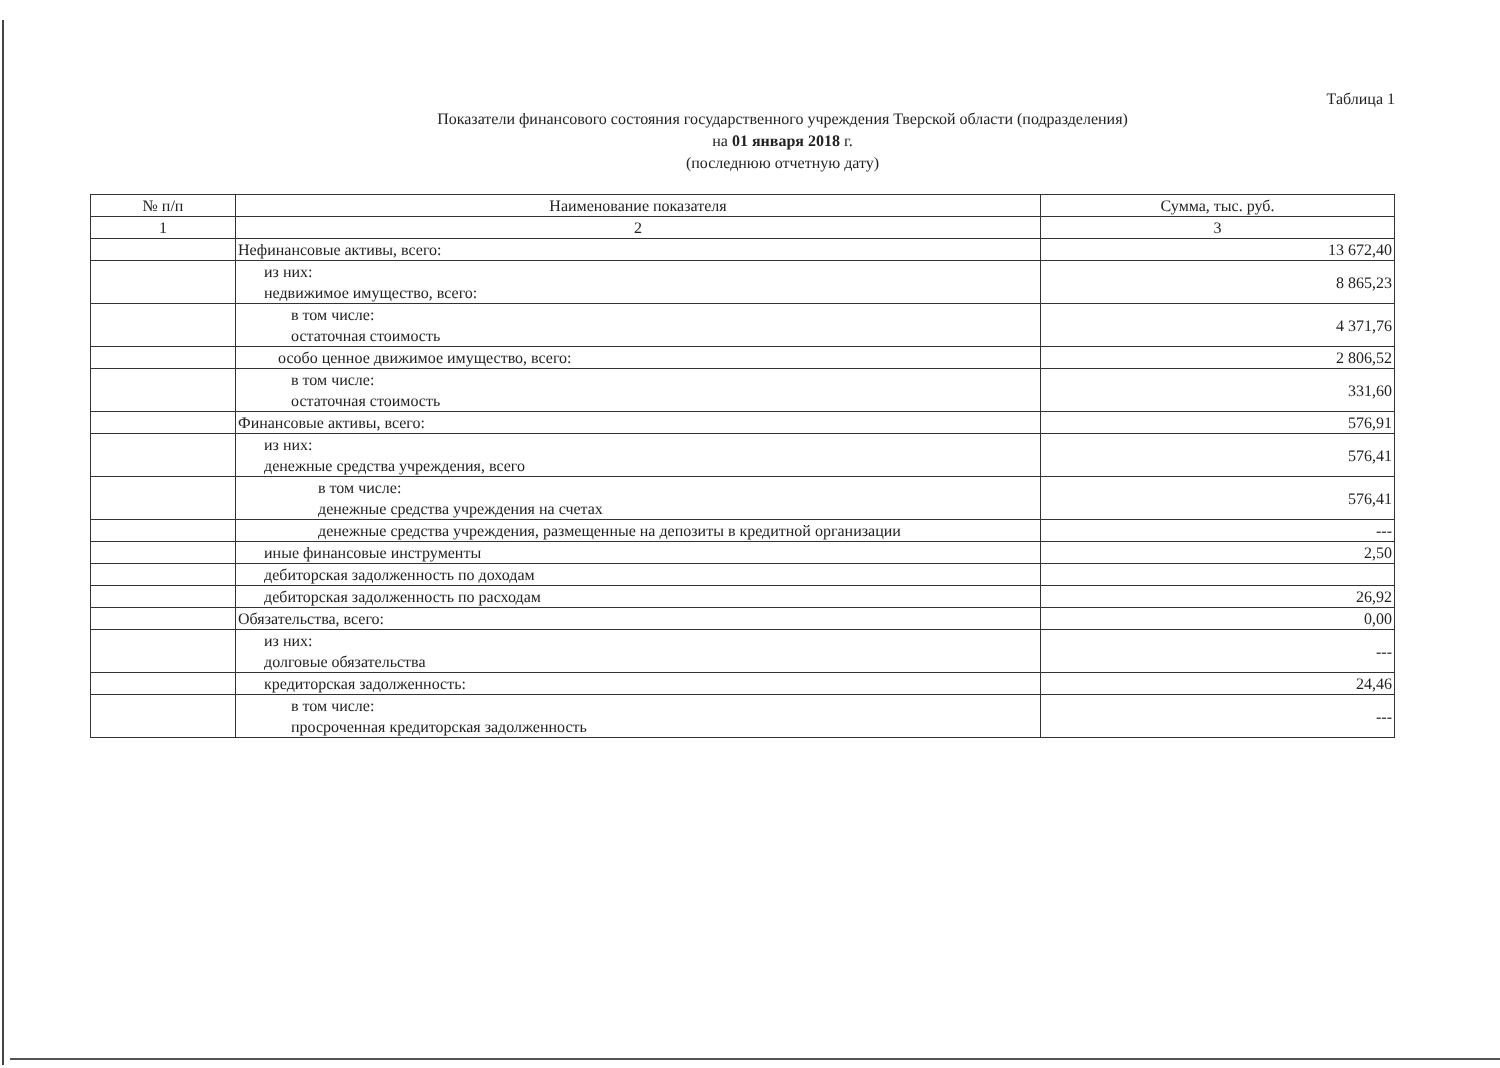Таблица 1
Показатели финансового состояния государственного учреждения Тверской области (подразделения)
на 01 января 2018 г.
(последнюю отчетную дату)
| № п/п | Наименование показателя | Сумма, тыс. руб. |
| --- | --- | --- |
| 1 | 2 | 3 |
| | Нефинансовые активы, всего: | 13 672,40 |
| | из них: недвижимое имущество, всего: | 8 865,23 |
| | в том числе: остаточная стоимость | 4 371,76 |
| | особо ценное движимое имущество, всего: | 2 806,52 |
| | в том числе: остаточная стоимость | 331,60 |
| | Финансовые активы, всего: | 576,91 |
| | из них: денежные средства учреждения, всего | 576,41 |
| | в том числе: денежные средства учреждения на счетах | 576,41 |
| | денежные средства учреждения, размещенные на депозиты в кредитной организации | --- |
| | иные финансовые инструменты | 2,50 |
| | дебиторская задолженность по доходам | |
| | дебиторская задолженность по расходам | 26,92 |
| | Обязательства, всего: | 0,00 |
| | из них: долговые обязательства | --- |
| | кредиторская задолженность: | 24,46 |
| | в том числе: просроченная кредиторская задолженность | --- |